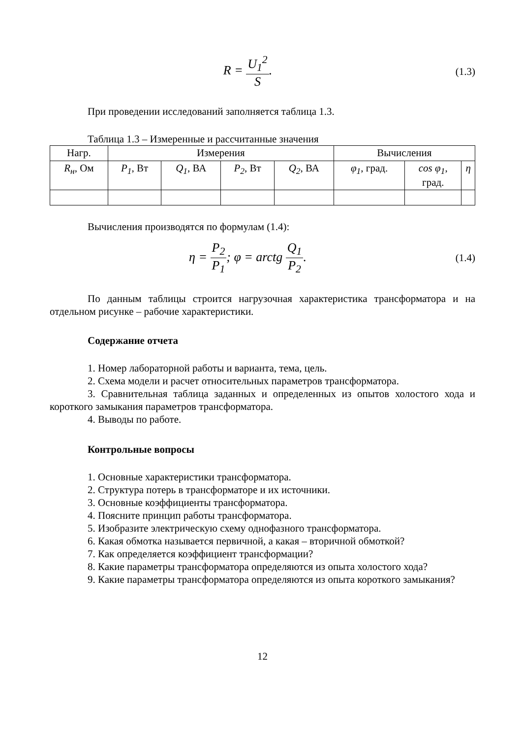R = U<sub>1</sub><sup>2</sup> S.
(1.3)
При проведении исследований заполняется таблица 1.3.
Таблица 1.3 – Измеренные и рассчитанные значения
| Нагр. | Измерения | | | | Вычисления | | |
| --- | --- | --- | --- | --- | --- | --- | --- |
| R<sub>н</sub> , Ом | P<sub>1</sub> , Вт | Q<sub>1</sub> , ВА | P<sub>2</sub> , Вт | Q<sub>2</sub> , ВА | φ<sub>1</sub> , град. | cos φ<sub>1</sub> , град. | η |
Вычисления производятся по формулам (1.4):
η = P<sub>2</sub> P<sub>1</sub>; φ = arctg Q<sub>1</sub> P<sub>2</sub>.
(1.4)
По данным таблицы строится нагрузочная характеристика трансформатора и на отдельном рисунке – рабочие характеристики.
Содержание отчета
1. Номер лабораторной работы и варианта, тема, цель.
2. Схема модели и расчет относительных параметров трансформатора.
3. Сравнительная таблица заданных и определенных из опытов холостого хода и короткого замыкания параметров трансформатора.
4. Выводы по работе.
Контрольные вопросы
1. Основные характеристики трансформатора.
2. Структура потерь в трансформаторе и их источники.
3. Основные коэффициенты трансформатора.
4. Поясните принцип работы трансформатора.
5. Изобразите электрическую схему однофазного трансформатора.
6. Какая обмотка называется первичной, а какая – вторичной обмоткой?
7. Как определяется коэффициент трансформации?
8. Какие параметры трансформатора определяются из опыта холостого хода?
9. Какие параметры трансформатора определяются из опыта короткого замыкания?
12